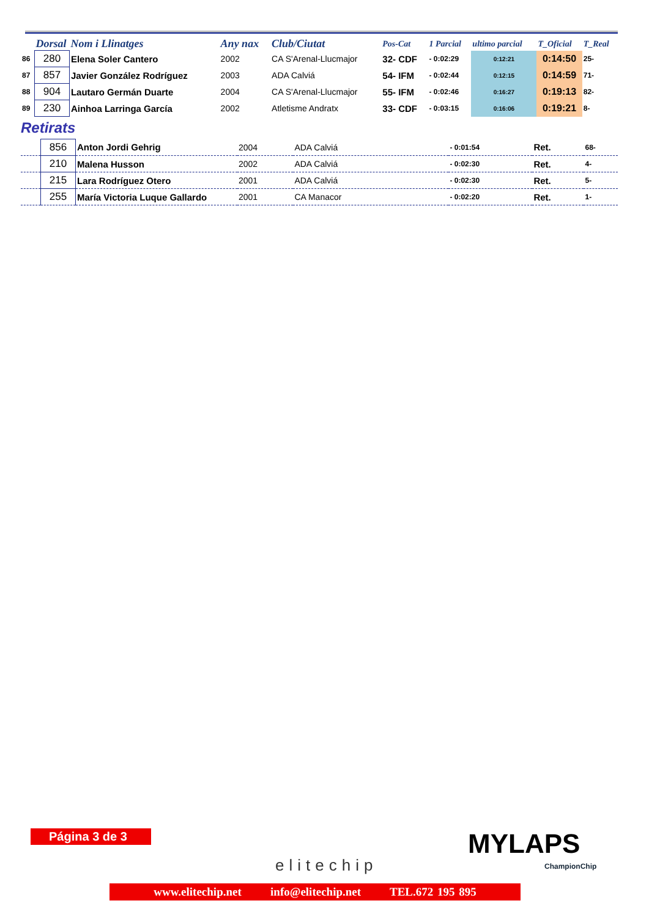| | Dorsal | Nom i Llinatges | Any nax | Club/Ciutat | Pos-Cat | 1 Parcial | ultimo parcial | T_Oficial | T_Real |
| --- | --- | --- | --- | --- | --- | --- | --- | --- | --- |
| 86 | 280 | Elena Soler Cantero | 2002 | CA S'Arenal-Llucmajor | 32- CDF | - 0:02:29 | 0:12:21 | 0:14:50 | 25- |
| 87 | 857 | Javier González Rodríguez | 2003 | ADA Calviá | 54- IFM | - 0:02:44 | 0:12:15 | 0:14:59 | 71- |
| 88 | 904 | Lautaro Germán Duarte | 2004 | CA S'Arenal-Llucmajor | 55- IFM | - 0:02:46 | 0:16:27 | 0:19:13 | 82- |
| 89 | 230 | Ainhoa Larringa García | 2002 | Atletisme Andratx | 33- CDF | - 0:03:15 | 0:16:06 | 0:19:21 | 8- |
Retirats
| | 856 | Anton Jordi Gehrig | 2004 | ADA Calviá | - 0:01:54 | Ret. | 68- |
| | 210 | Malena Husson | 2002 | ADA Calviá | - 0:02:30 | Ret. | 4- |
| | 215 | Lara Rodríguez Otero | 2001 | ADA Calviá | - 0:02:30 | Ret. | 5- |
| | 255 | María Victoria Luque Gallardo | 2001 | CA Manacor | - 0:02:20 | Ret. | 1- |
Página 3 de 3
elitechip
MYLAPS
ChampionChip
www.elitechip.net info@elitechip.net TEL.672 195 895